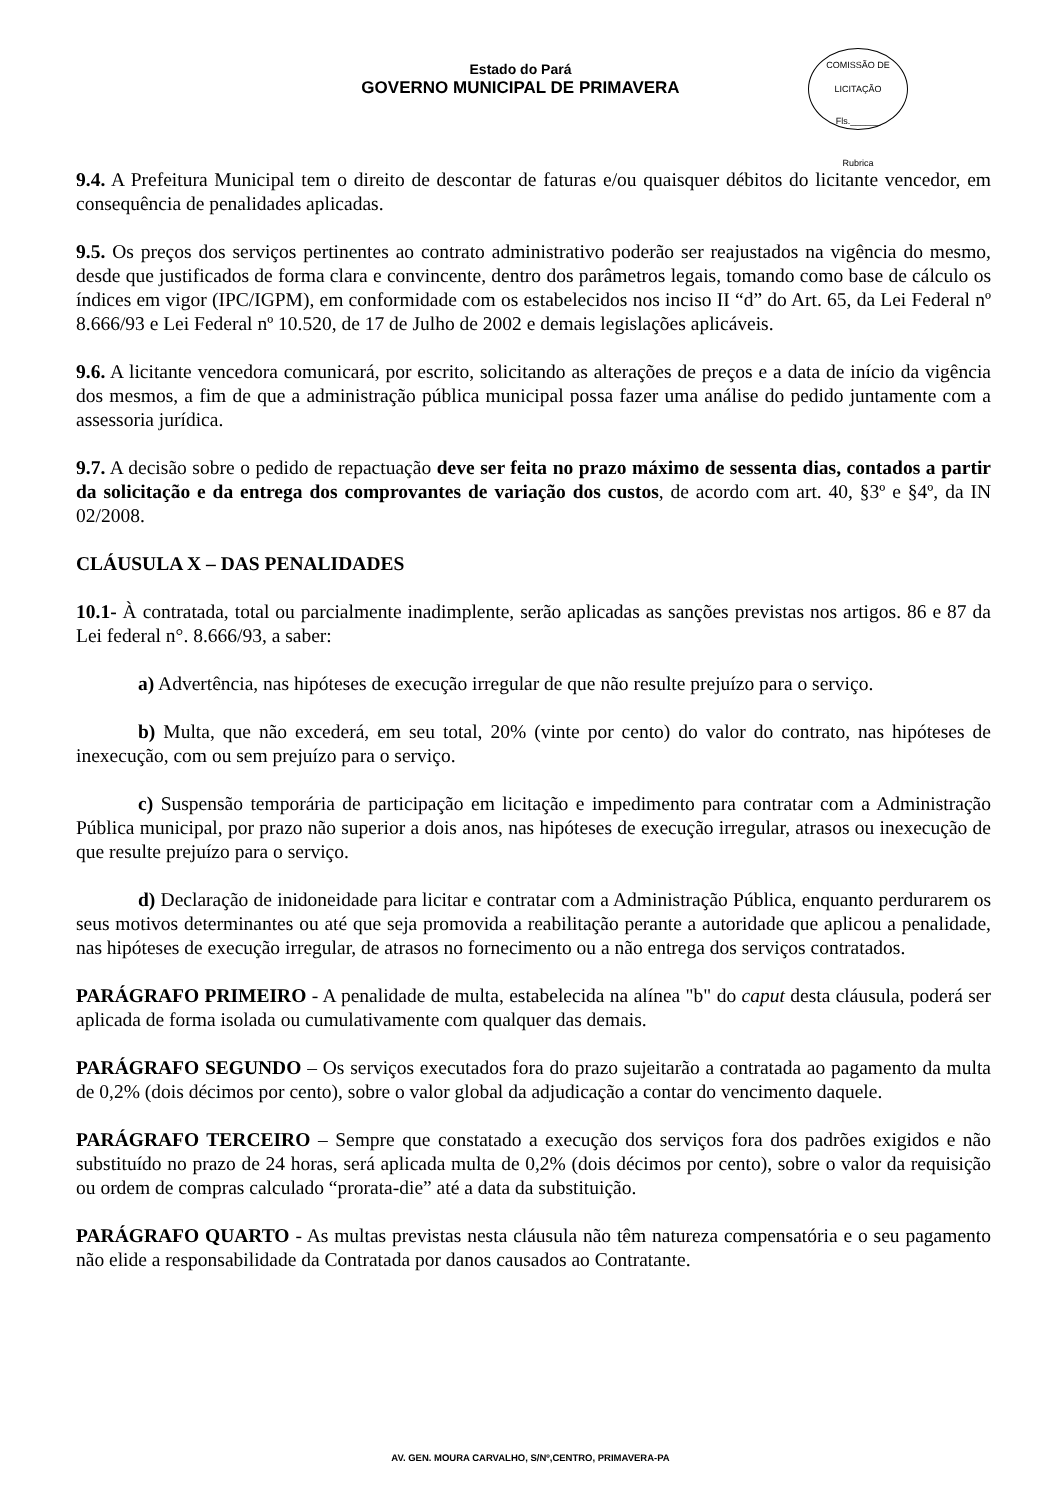Estado do Pará
GOVERNO MUNICIPAL DE PRIMAVERA
COMISSÃO DE LICITAÇÃO
Fls.______
Rubrica
9.4. A Prefeitura Municipal tem o direito de descontar de faturas e/ou quaisquer débitos do licitante vencedor, em consequência de penalidades aplicadas.
9.5. Os preços dos serviços pertinentes ao contrato administrativo poderão ser reajustados na vigência do mesmo, desde que justificados de forma clara e convincente, dentro dos parâmetros legais, tomando como base de cálculo os índices em vigor (IPC/IGPM), em conformidade com os estabelecidos nos inciso II “d” do Art. 65, da Lei Federal nº 8.666/93 e Lei Federal nº 10.520, de 17 de Julho de 2002 e demais legislações aplicáveis.
9.6. A licitante vencedora comunicará, por escrito, solicitando as alterações de preços e a data de início da vigência dos mesmos, a fim de que a administração pública municipal possa fazer uma análise do pedido juntamente com a assessoria jurídica.
9.7. A decisão sobre o pedido de repactuação deve ser feita no prazo máximo de sessenta dias, contados a partir da solicitação e da entrega dos comprovantes de variação dos custos, de acordo com art. 40, §3º e §4º, da IN 02/2008.
CLÁUSULA X – DAS PENALIDADES
10.1- À contratada, total ou parcialmente inadimplente, serão aplicadas as sanções previstas nos artigos. 86 e 87 da Lei federal n°. 8.666/93, a saber:
a) Advertência, nas hipóteses de execução irregular de que não resulte prejuízo para o serviço.
b) Multa, que não excederá, em seu total, 20% (vinte por cento) do valor do contrato, nas hipóteses de inexecução, com ou sem prejuízo para o serviço.
c) Suspensão temporária de participação em licitação e impedimento para contratar com a Administração Pública municipal, por prazo não superior a dois anos, nas hipóteses de execução irregular, atrasos ou inexecução de que resulte prejuízo para o serviço.
d) Declaração de inidoneidade para licitar e contratar com a Administração Pública, enquanto perdurarem os seus motivos determinantes ou até que seja promovida a reabilitação perante a autoridade que aplicou a penalidade, nas hipóteses de execução irregular, de atrasos no fornecimento ou a não entrega dos serviços contratados.
PARÁGRAFO PRIMEIRO - A penalidade de multa, estabelecida na alínea "b" do caput desta cláusula, poderá ser aplicada de forma isolada ou cumulativamente com qualquer das demais.
PARÁGRAFO SEGUNDO – Os serviços executados fora do prazo sujeitarão a contratada ao pagamento da multa de 0,2% (dois décimos por cento), sobre o valor global da adjudicação a contar do vencimento daquele.
PARÁGRAFO TERCEIRO – Sempre que constatado a execução dos serviços fora dos padrões exigidos e não substituído no prazo de 24 horas, será aplicada multa de 0,2% (dois décimos por cento), sobre o valor da requisição ou ordem de compras calculado “prorata-die” até a data da substituição.
PARÁGRAFO QUARTO - As multas previstas nesta cláusula não têm natureza compensatória e o seu pagamento não elide a responsabilidade da Contratada por danos causados ao Contratante.
AV. GEN. MOURA CARVALHO, S/Nº,CENTRO, PRIMAVERA-PA